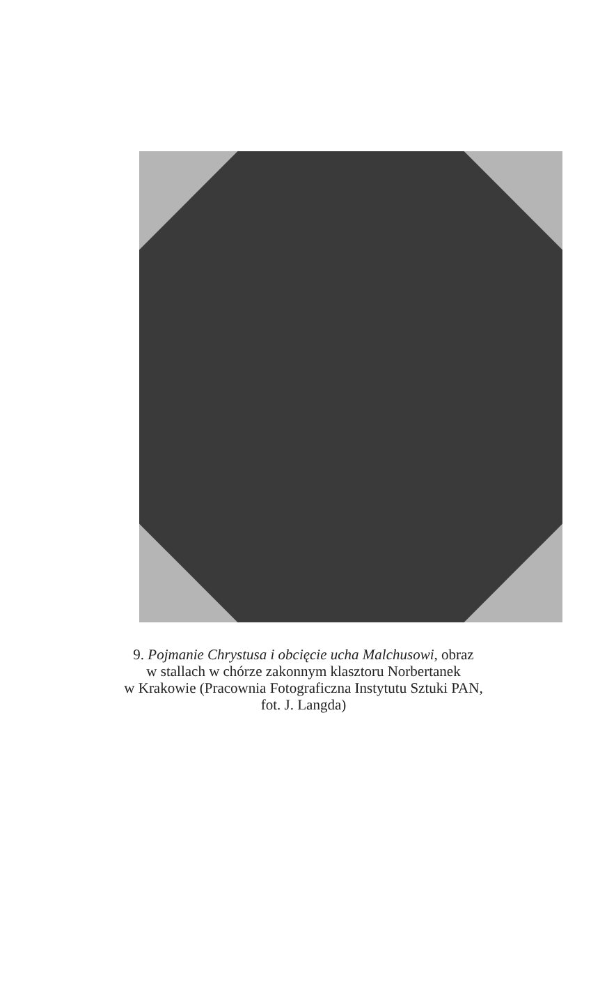9. Pojmanie Chrystusa i obcięcie ucha Malchusowi, obraz
w stallach w chórze zakonnym klasztoru Norbertanek
w Krakowie (Pracownia Fotograficzna Instytutu Sztuki PAN,
fot. J. Langda)